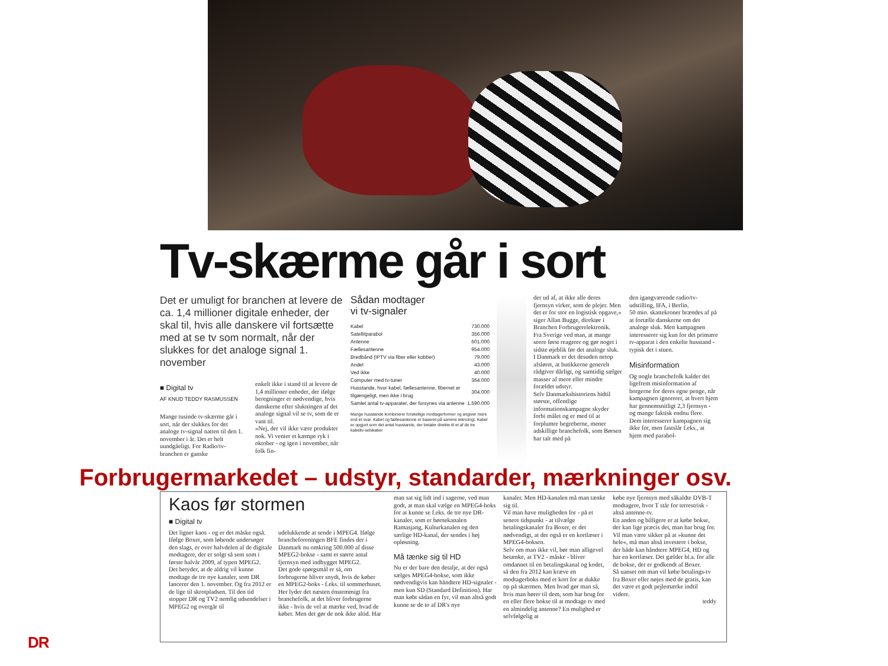Tv-skærme går i sort
Det er umuligt for branchen at levere de ca. 1,4 millioner digitale enheder, der skal til, hvis alle danskere vil fortsætte med at se tv som normalt, når der slukkes for det analoge signal 1. november
■ Digital tv
AF KNUD TEDDY RASMUSSEN
Mange tusinde tv-skærme går i sort, når der slukkes for det analoge tv-signal natten til den 1. november i år. Det er helt uundgåeligt. For Radio/tv-branchen er ganske
enkelt ikke i stand til at levere de 1,4 millioner enheder, der ifølge beregninger er nødvendige, hvis danskerne efter slukningen af det analoge signal vil se tv, som de er vant til.
»Nej, der vil ikke være produkter nok. Vi venter et kæmpe ryk i oktober - og igen i november, når folk fin-
Sådan modtager
vi tv-signaler
| Kabel | 730.000 |
| Satellitparabol | 356.000 |
| Antenne | 601.000 |
| Fællesantenne | 954.000 |
| Bredbånd (IPTV via fiber eller kobber) | 79.000 |
| Andet | 43.000 |
| Ved ikke | 40.000 |
| Computer med tv-tuner | 364.000 |
| Husstande, hvor kabel, fællesantenne, fibernet er tilgængeligt, men ikke i brug | 304.000 |
| Samlet antal tv-apparater, der forsynes via antenne | 1.590.000 |
Mange husstande kombinerer forskellige modtagerformer og angiver mere end et svar. Kabel og fællesantenne er baseret på samme teknologi. Kabel er opgjort som det antal husstande, der betaler direkte til et af de tre kabeltv-selskaber
der ud af, at ikke alle deres fjernsyn virker, som de plejer. Men det er for stor en logistisk opgave,« siger Allan Bugge, direktør i Branchen Forbrugerelektronik.
Fra Sverige ved man, at mange seere først reagerer og gør noget i sidste øjeblik før det analoge sluk.
I Danmark er det desuden netop afsløret, at butikkerne generelt rådgiver dårligt, og samtidig sælger masser af mere eller mindre forældet udstyr.
Selv Danmarkshistoriens hidtil største, offentlige informationskampagne skyder forbi målet og er med til at forplumre begreberne, mener adskillige branchefolk, som Børsen har talt med på
den igangværende radio/tv-udstilling, IFA, i Berlin.
50 mio. skattekroner brændes af på at fortælle danskerne om det analoge sluk. Men kampagnen interesserer sig kun for det primære tv-apparat i den enkelte husstand - typisk det i stuen.
Misinformation
Og nogle branchefolk kalder det ligefrem misinformation af borgerne for deres egne penge, når kampagnen ignorerer, at hvert hjem har gennemsnitligt 2,3 fjernsyn - og mange faktisk endnu flere.
Dem interesserer kampagnen sig ikke for, men fastslår f.eks., at hjem med parabol-
Forbrugermarkedet – udstyr, standarder, mærkninger osv.
Kaos før stormen
■ Digital tv
Det ligner kaos - og er det måske også. Ifølge Boxer, som løbende undersøger den slags, er over halvdelen af de digitale modtagere, der er solgt så sent som i første halvår 2009, af typen MPEG2.
Det betyder, at de aldrig vil kunne modtage de tre nye kanaler, som DR lancerer den 1. november. Og fra 2012 er de lige til skrotpladsen. Til den tid stopper DR og TV2 nemlig udsendelser i MPEG2 og overgår til
udelukkende at sende i MPEG4. Ifølge brancheforeningen BFE findes der i Danmark nu omkring 500.000 af disse MPEG2-bokse - samt et større antal fjernsyn med indbygget MPEG2.
Det gode spørgsmål er så, om forbrugerne bliver snydt, hvis de køber en MPEG2-boks - f.eks. til sommerhuset.
Her lyder det næsten énstemmigt fra branchefolk, at det bliver forbrugerne ikke - hvis de vel at mærke ved, hvad de køber. Men det gør de nok ikke altid. Har
man sat sig lidt ind i sagerne, ved man godt, at man skal vælge en MPEG4-boks for at kunne se f.eks. de tre nye DR-kanaler, som er børnekanalen Ramasjang, Kulturkanalen og den særlige HD-kanal, der sendes i høj opløsning.
Må tænke sig til HD
Nu er der bare den detalje, at der også sælges MPEG4-bokse, som ikke nødvendigvis kan håndtere HD-signaler - men kun SD (Standard Definition). Har man købt sådan en fyr, vil man altså godt kunne se de to af DR's nye
kanaler. Men HD-kanalen må man tænke sig til.
Vil man have muligheden for - på et senere tidspunkt - at tilvælge betalingskanaler fra Boxer, er det nødvendigt, at der også er en kortlæser i MPEG4-boksen.
Selv om man ikke vil, bør man alligevel betænke, at TV2 - måske - bliver omdannet til en betalingskanal og kodet, så den fra 2012 kan kræve en modtagerboks med et kort for at dukke op på skærmen. Men hvad gør man så, hvis man hører til dem, som har brug for en eller flere bokse til at modtage tv med en almindelig antenne? En mulighed er selvfølgelig at
købe nye fjernsyn med såkaldte DVB-T modtagere, hvor T står for terrestrisk - altså antenne-tv.
En anden og billigere er at købe bokse, der kan lige præcis det, man har brug for.
Vil man være sikker på at »kunne det hele«, må man altså investere i bokse, der både kan håndtere MPEG4, HD og har en kortlæser. Det gælder bl.a. for alle de bokse, der er godkendt af Boxer.
Så uanset om man vil købe betalings-tv fra Boxer eller nøjes med de gratis, kan det være et godt pejlemærke indtil videre.
teddy
DR